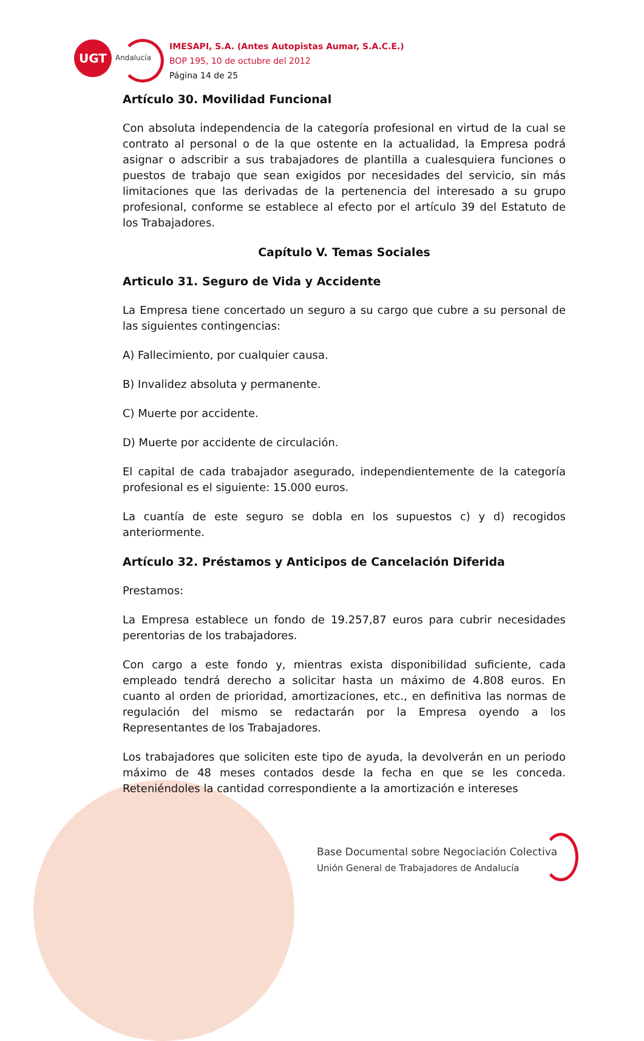UGT
Andalucía
IMESAPI, S.A. (Antes Autopistas Aumar, S.A.C.E.)
BOP 195, 10 de octubre del 2012
Página 14 de 25
Artículo 30. Movilidad Funcional
Con absoluta independencia de la categoría profesional en virtud de la cual se contrato al personal o de la que ostente en la actualidad, la Empresa podrá asignar o adscribir a sus trabajadores de plantilla a cualesquiera funciones o puestos de trabajo que sean exigidos por necesidades del servicio, sin más limitaciones que las derivadas de la pertenencia del interesado a su grupo profesional, conforme se establece al efecto por el artículo 39 del Estatuto de los Trabajadores.
Capítulo V. Temas Sociales
Articulo 31. Seguro de Vida y Accidente
La Empresa tiene concertado un seguro a su cargo que cubre a su personal de las siguientes contingencias:
A) Fallecimiento, por cualquier causa.
B) Invalidez absoluta y permanente.
C) Muerte por accidente.
D) Muerte por accidente de circulación.
El capital de cada trabajador asegurado, independientemente de la categoría profesional es el siguiente: 15.000 euros.
La cuantía de este seguro se dobla en los supuestos c) y d) recogidos anteriormente.
Artículo 32. Préstamos y Anticipos de Cancelación Diferida
Prestamos:
La Empresa establece un fondo de 19.257,87 euros para cubrir necesidades perentorias de los trabajadores.
Con cargo a este fondo y, mientras exista disponibilidad suficiente, cada empleado tendrá derecho a solicitar hasta un máximo de 4.808 euros. En cuanto al orden de prioridad, amortizaciones, etc., en definitiva las normas de regulación del mismo se redactarán por la Empresa oyendo a los Representantes de los Trabajadores.
Los trabajadores que soliciten este tipo de ayuda, la devolverán en un periodo máximo de 48 meses contados desde la fecha en que se les conceda. Reteniéndoles la cantidad correspondiente a la amortización e intereses
Base Documental sobre Negociación Colectiva
Unión General de Trabajadores de Andalucía